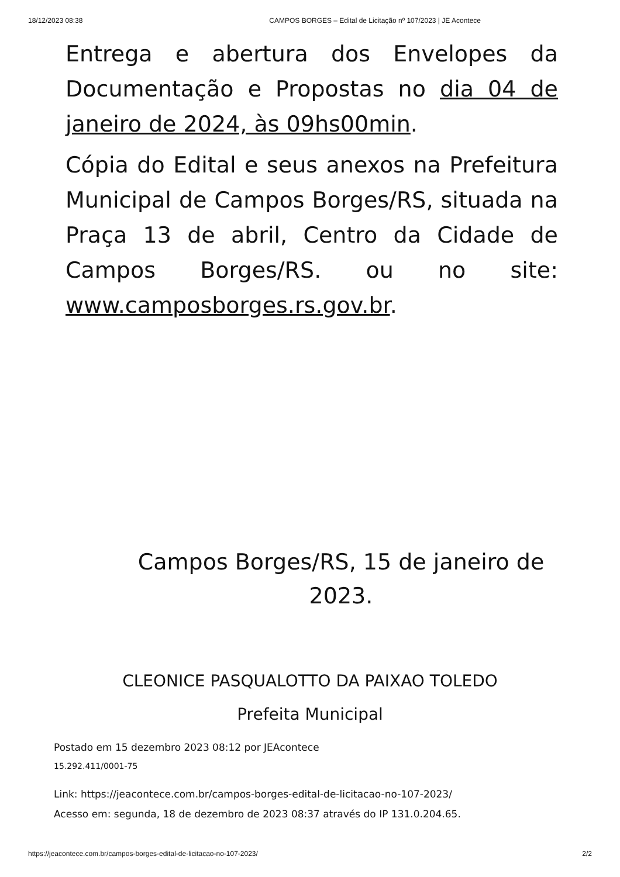18/12/2023 08:38 CAMPOS BORGES – Edital de Licitação nº 107/2023 | JE Acontece
Entrega e abertura dos Envelopes da Documentação e Propostas no dia 04 de janeiro de 2024, às 09hs00min.
Cópia do Edital e seus anexos na Prefeitura Municipal de Campos Borges/RS, situada na Praça 13 de abril, Centro da Cidade de Campos Borges/RS. ou no site: www.camposborges.rs.gov.br.
Campos Borges/RS, 15 de janeiro de 2023.
CLEONICE PASQUALOTTO DA PAIXAO TOLEDO
Prefeita Municipal
Postado em 15 dezembro 2023 08:12 por JEAcontece
15.292.411/0001-75
Link: https://jeacontece.com.br/campos-borges-edital-de-licitacao-no-107-2023/
Acesso em: segunda, 18 de dezembro de 2023 08:37 através do IP 131.0.204.65.
https://jeacontece.com.br/campos-borges-edital-de-licitacao-no-107-2023/ 2/2